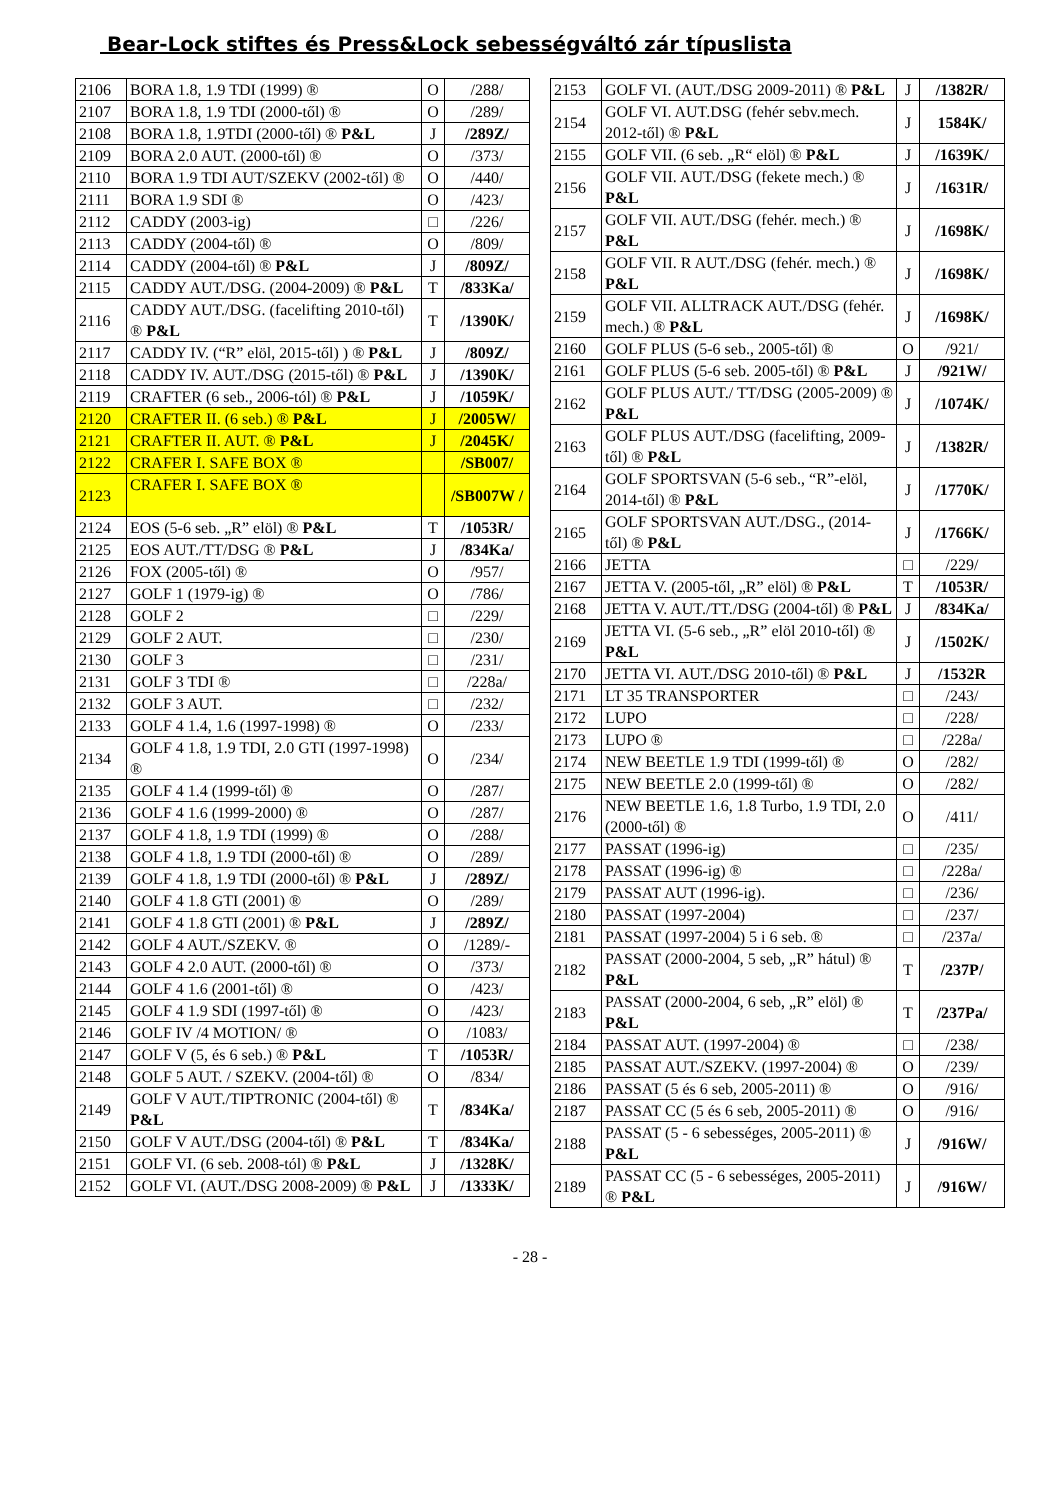Bear-Lock stiftes és Press&Lock sebességváltó zár típuslista
| 2106 | BORA 1.8, 1.9 TDI (1999) ® | O | /288/ |
| 2107 | BORA 1.8, 1.9 TDI (2000-től) ® | O | /289/ |
| 2108 | BORA 1.8, 1.9TDI (2000-től) ® P&L | J | /289Z/ |
| 2109 | BORA 2.0 AUT. (2000-től) ® | O | /373/ |
| 2110 | BORA 1.9 TDI AUT/SZEKV (2002-től) ® | O | /440/ |
| 2111 | BORA 1.9 SDI ® | O | /423/ |
| 2112 | CADDY (2003-ig) | □ | /226/ |
| 2113 | CADDY (2004-től) ® | O | /809/ |
| 2114 | CADDY (2004-től) ® P&L | J | /809Z/ |
| 2115 | CADDY AUT./DSG. (2004-2009) ® P&L | T | /833Ka/ |
| 2116 | CADDY AUT./DSG. (facelifting 2010-től) ® P&L | T | /1390K/ |
| 2117 | CADDY IV. (“R” elöl, 2015-től) ) ® P&L | J | /809Z/ |
| 2118 | CADDY IV. AUT./DSG (2015-től) ® P&L | J | /1390K/ |
| 2119 | CRAFTER (6 seb., 2006-tól) ® P&L | J | /1059K/ |
| 2120 | CRAFTER II. (6 seb.) ® P&L | J | /2005W/ |
| 2121 | CRAFTER II. AUT. ® P&L | J | /2045K/ |
| 2122 | CRAFER I. SAFE BOX ® | | /SB007/ |
| 2123 | CRAFER I. SAFE BOX ® | | /SB007W / |
| 2124 | EOS (5-6 seb. „R” elöl) ® P&L | T | /1053R/ |
| 2125 | EOS AUT./TT/DSG ® P&L | J | /834Ka/ |
| 2126 | FOX (2005-től) ® | O | /957/ |
| 2127 | GOLF 1 (1979-ig) ® | O | /786/ |
| 2128 | GOLF 2 | □ | /229/ |
| 2129 | GOLF 2 AUT. | □ | /230/ |
| 2130 | GOLF 3 | □ | /231/ |
| 2131 | GOLF 3 TDI ® | □ | /228a/ |
| 2132 | GOLF 3 AUT. | □ | /232/ |
| 2133 | GOLF 4 1.4, 1.6 (1997-1998) ® | O | /233/ |
| 2134 | GOLF 4 1.8, 1.9 TDI, 2.0 GTI (1997-1998) ® | O | /234/ |
| 2135 | GOLF 4 1.4 (1999-től) ® | O | /287/ |
| 2136 | GOLF 4 1.6 (1999-2000) ® | O | /287/ |
| 2137 | GOLF 4 1.8, 1.9 TDI (1999) ® | O | /288/ |
| 2138 | GOLF 4 1.8, 1.9 TDI (2000-től) ® | O | /289/ |
| 2139 | GOLF 4 1.8, 1.9 TDI (2000-től) ® P&L | J | /289Z/ |
| 2140 | GOLF 4 1.8 GTI (2001) ® | O | /289/ |
| 2141 | GOLF 4 1.8 GTI (2001) ® P&L | J | /289Z/ |
| 2142 | GOLF 4 AUT./SZEKV. ® | O | /1289/- |
| 2143 | GOLF 4 2.0 AUT. (2000-től) ® | O | /373/ |
| 2144 | GOLF 4 1.6 (2001-től) ® | O | /423/ |
| 2145 | GOLF 4 1.9 SDI (1997-től) ® | O | /423/ |
| 2146 | GOLF IV /4 MOTION/ ® | O | /1083/ |
| 2147 | GOLF V (5, és 6 seb.) ® P&L | T | /1053R/ |
| 2148 | GOLF 5 AUT. / SZEKV. (2004-től) ® | O | /834/ |
| 2149 | GOLF V AUT./TIPTRONIC (2004-től) ® P&L | T | /834Ka/ |
| 2150 | GOLF V AUT./DSG (2004-től) ® P&L | T | /834Ka/ |
| 2151 | GOLF VI. (6 seb. 2008-tól) ® P&L | J | /1328K/ |
| 2152 | GOLF VI. (AUT./DSG 2008-2009) ® P&L | J | /1333K/ |
| 2153 | GOLF VI. (AUT./DSG 2009-2011) ® P&L | J | /1382R/ |
| 2154 | GOLF VI. AUT.DSG (fehér sebv.mech. 2012-től) ® P&L | J | 1584K/ |
| 2155 | GOLF VII. (6 seb. „R“ elöl) ® P&L | J | /1639K/ |
| 2156 | GOLF VII. AUT./DSG (fekete mech.) ® P&L | J | /1631R/ |
| 2157 | GOLF VII. AUT./DSG (fehér. mech.) ® P&L | J | /1698K/ |
| 2158 | GOLF VII. R AUT./DSG (fehér. mech.) ® P&L | J | /1698K/ |
| 2159 | GOLF VII. ALLTRACK AUT./DSG (fehér. mech.) ® P&L | J | /1698K/ |
| 2160 | GOLF PLUS (5-6 seb., 2005-től) ® | O | /921/ |
| 2161 | GOLF PLUS (5-6 seb. 2005-től) ® P&L | J | /921W/ |
| 2162 | GOLF PLUS AUT./ TT/DSG (2005-2009) ® P&L | J | /1074K/ |
| 2163 | GOLF PLUS AUT./DSG (facelifting, 2009-től) ® P&L | J | /1382R/ |
| 2164 | GOLF SPORTSVAN (5-6 seb., “R”-elöl, 2014-től) ® P&L | J | /1770K/ |
| 2165 | GOLF SPORTSVAN AUT./DSG., (2014-től) ® P&L | J | /1766K/ |
| 2166 | JETTA | □ | /229/ |
| 2167 | JETTA V. (2005-től, „R” elöl) ® P&L | T | /1053R/ |
| 2168 | JETTA V. AUT./TT./DSG (2004-től) ® P&L | J | /834Ka/ |
| 2169 | JETTA VI. (5-6 seb., „R” elöl 2010-től) ® P&L | J | /1502K/ |
| 2170 | JETTA VI. AUT./DSG 2010-től) ® P&L | J | /1532R |
| 2171 | LT 35 TRANSPORTER | □ | /243/ |
| 2172 | LUPO | □ | /228/ |
| 2173 | LUPO ® | □ | /228a/ |
| 2174 | NEW BEETLE 1.9 TDI (1999-től) ® | O | /282/ |
| 2175 | NEW BEETLE 2.0 (1999-től) ® | O | /282/ |
| 2176 | NEW BEETLE 1.6, 1.8 Turbo, 1.9 TDI, 2.0 (2000-től) ® | O | /411/ |
| 2177 | PASSAT (1996-ig) | □ | /235/ |
| 2178 | PASSAT (1996-ig) ® | □ | /228a/ |
| 2179 | PASSAT AUT (1996-ig). | □ | /236/ |
| 2180 | PASSAT (1997-2004) | □ | /237/ |
| 2181 | PASSAT (1997-2004) 5 i 6 seb. ® | □ | /237a/ |
| 2182 | PASSAT (2000-2004, 5 seb, „R” hátul) ® P&L | T | /237P/ |
| 2183 | PASSAT (2000-2004, 6 seb, „R” elöl) ® P&L | T | /237Pa/ |
| 2184 | PASSAT AUT. (1997-2004) ® | □ | /238/ |
| 2185 | PASSAT AUT./SZEKV. (1997-2004) ® | O | /239/ |
| 2186 | PASSAT (5 és 6 seb, 2005-2011) ® | O | /916/ |
| 2187 | PASSAT CC (5 és 6 seb, 2005-2011) ® | O | /916/ |
| 2188 | PASSAT (5 - 6 sebességes, 2005-2011) ® P&L | J | /916W/ |
| 2189 | PASSAT CC (5 - 6 sebességes, 2005-2011) ® P&L | J | /916W/ |
- 28 -